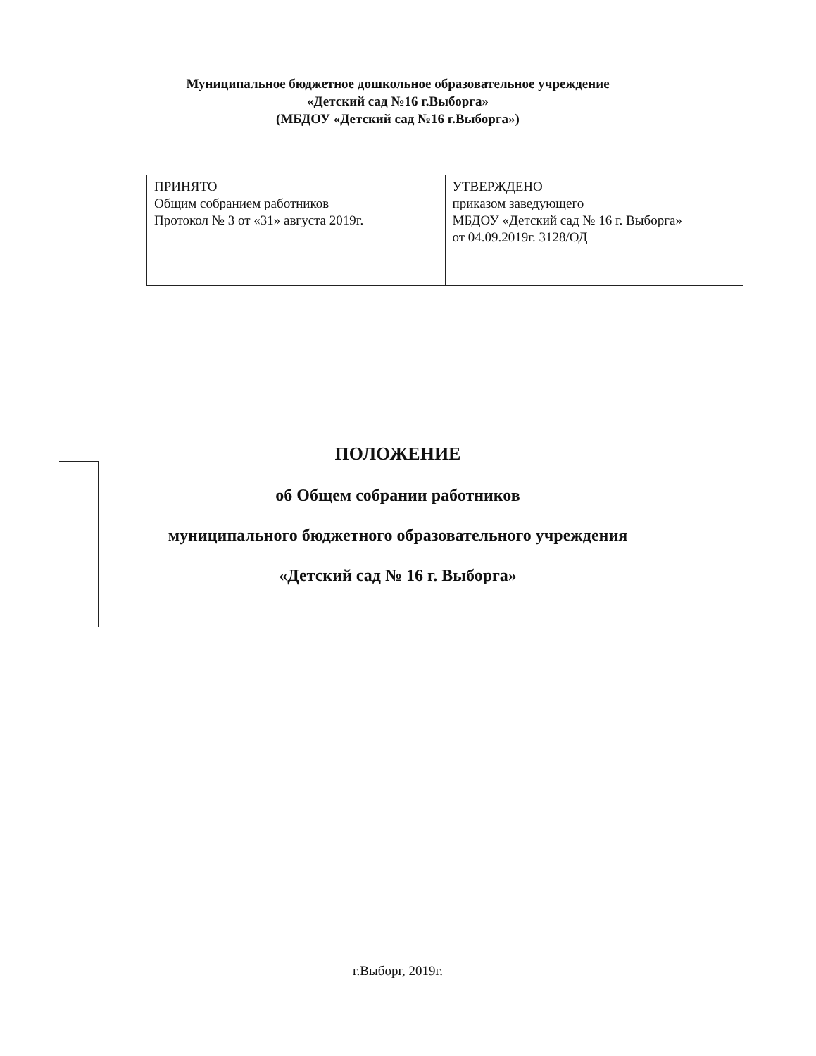Муниципальное бюджетное дошкольное образовательное учреждение
«Детский сад №16 г.Выборга»
(МБДОУ «Детский сад №16 г.Выборга»)
| ПРИНЯТО Общим собранием работников Протокол № 3 от «31» августа 2019г. | УТВЕРЖДЕНО приказом заведующего МБДОУ «Детский сад № 16 г. Выборга» от 04.09.2019г. 3128/ОД |
ПОЛОЖЕНИЕ
об Общем собрании работников
муниципального бюджетного образовательного учреждения
«Детский сад № 16 г. Выборга»
г.Выборг, 2019г.